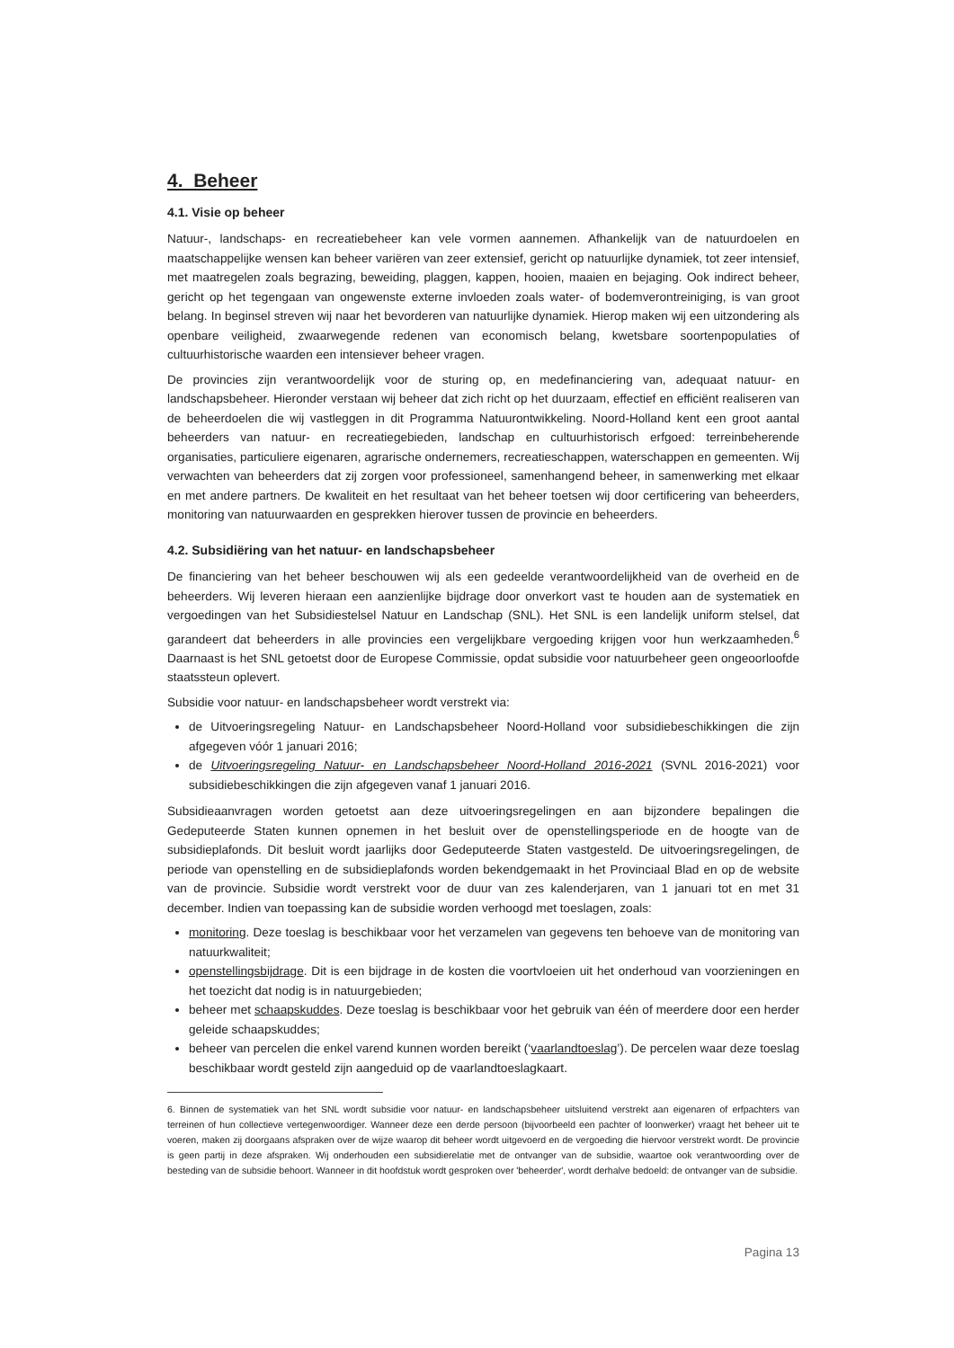4. Beheer
4.1. Visie op beheer
Natuur-, landschaps- en recreatiebeheer kan vele vormen aannemen. Afhankelijk van de natuurdoelen en maatschappelijke wensen kan beheer variëren van zeer extensief, gericht op natuurlijke dynamiek, tot zeer intensief, met maatregelen zoals begrazing, beweiding, plaggen, kappen, hooien, maaien en bejaging. Ook indirect beheer, gericht op het tegengaan van ongewenste externe invloeden zoals water- of bodemverontreiniging, is van groot belang. In beginsel streven wij naar het bevorderen van natuurlijke dynamiek. Hierop maken wij een uitzondering als openbare veiligheid, zwaarwegende redenen van economisch belang, kwetsbare soortenpopulaties of cultuurhistorische waarden een intensiever beheer vragen.
De provincies zijn verantwoordelijk voor de sturing op, en medefinanciering van, adequaat natuur- en landschapsbeheer. Hieronder verstaan wij beheer dat zich richt op het duurzaam, effectief en efficiënt realiseren van de beheerdoelen die wij vastleggen in dit Programma Natuurontwikkeling. Noord-Holland kent een groot aantal beheerders van natuur- en recreatiegebieden, landschap en cultuurhistorisch erfgoed: terreinbeherende organisaties, particuliere eigenaren, agrarische ondernemers, recreatieschappen, waterschappen en gemeenten. Wij verwachten van beheerders dat zij zorgen voor professioneel, samenhangend beheer, in samenwerking met elkaar en met andere partners. De kwaliteit en het resultaat van het beheer toetsen wij door certificering van beheerders, monitoring van natuurwaarden en gesprekken hierover tussen de provincie en beheerders.
4.2. Subsidiëring van het natuur- en landschapsbeheer
De financiering van het beheer beschouwen wij als een gedeelde verantwoordelijkheid van de overheid en de beheerders. Wij leveren hieraan een aanzienlijke bijdrage door onverkort vast te houden aan de systematiek en vergoedingen van het Subsidiestelsel Natuur en Landschap (SNL). Het SNL is een landelijk uniform stelsel, dat garandeert dat beheerders in alle provincies een vergelijkbare vergoeding krijgen voor hun werkzaamheden.<sup>6</sup> Daarnaast is het SNL getoetst door de Europese Commissie, opdat subsidie voor natuurbeheer geen ongeoorloofde staatssteun oplevert.
Subsidie voor natuur- en landschapsbeheer wordt verstrekt via:
de Uitvoeringsregeling Natuur- en Landschapsbeheer Noord-Holland voor subsidiebeschikkingen die zijn afgegeven vóór 1 januari 2016;
de Uitvoeringsregeling Natuur- en Landschapsbeheer Noord-Holland 2016-2021 (SVNL 2016-2021) voor subsidiebeschikkingen die zijn afgegeven vanaf 1 januari 2016.
Subsidieaanvragen worden getoetst aan deze uitvoeringsregelingen en aan bijzondere bepalingen die Gedeputeerde Staten kunnen opnemen in het besluit over de openstellingsperiode en de hoogte van de subsidieplafonds. Dit besluit wordt jaarlijks door Gedeputeerde Staten vastgesteld. De uitvoeringsregelingen, de periode van openstelling en de subsidieplafonds worden bekendgemaakt in het Provinciaal Blad en op de website van de provincie. Subsidie wordt verstrekt voor de duur van zes kalenderjaren, van 1 januari tot en met 31 december. Indien van toepassing kan de subsidie worden verhoogd met toeslagen, zoals:
monitoring. Deze toeslag is beschikbaar voor het verzamelen van gegevens ten behoeve van de monitoring van natuurkwaliteit;
openstellingsbijdrage. Dit is een bijdrage in de kosten die voortvloeien uit het onderhoud van voorzieningen en het toezicht dat nodig is in natuurgebieden;
beheer met schaapskuddes. Deze toeslag is beschikbaar voor het gebruik van één of meerdere door een herder geleide schaapskuddes;
beheer van percelen die enkel varend kunnen worden bereikt (‘vaarlandtoeslag’). De percelen waar deze toeslag beschikbaar wordt gesteld zijn aangeduid op de vaarlandtoeslagkaart.
6. Binnen de systematiek van het SNL wordt subsidie voor natuur- en landschapsbeheer uitsluitend verstrekt aan eigenaren of erfpachters van terreinen of hun collectieve vertegenwoordiger. Wanneer deze een derde persoon (bijvoorbeeld een pachter of loonwerker) vraagt het beheer uit te voeren, maken zij doorgaans afspraken over de wijze waarop dit beheer wordt uitgevoerd en de vergoeding die hiervoor verstrekt wordt. De provincie is geen partij in deze afspraken. Wij onderhouden een subsidierelatie met de ontvanger van de subsidie, waartoe ook verantwoording over de besteding van de subsidie behoort. Wanneer in dit hoofdstuk wordt gesproken over 'beheerder', wordt derhalve bedoeld: de ontvanger van de subsidie.
Pagina 13